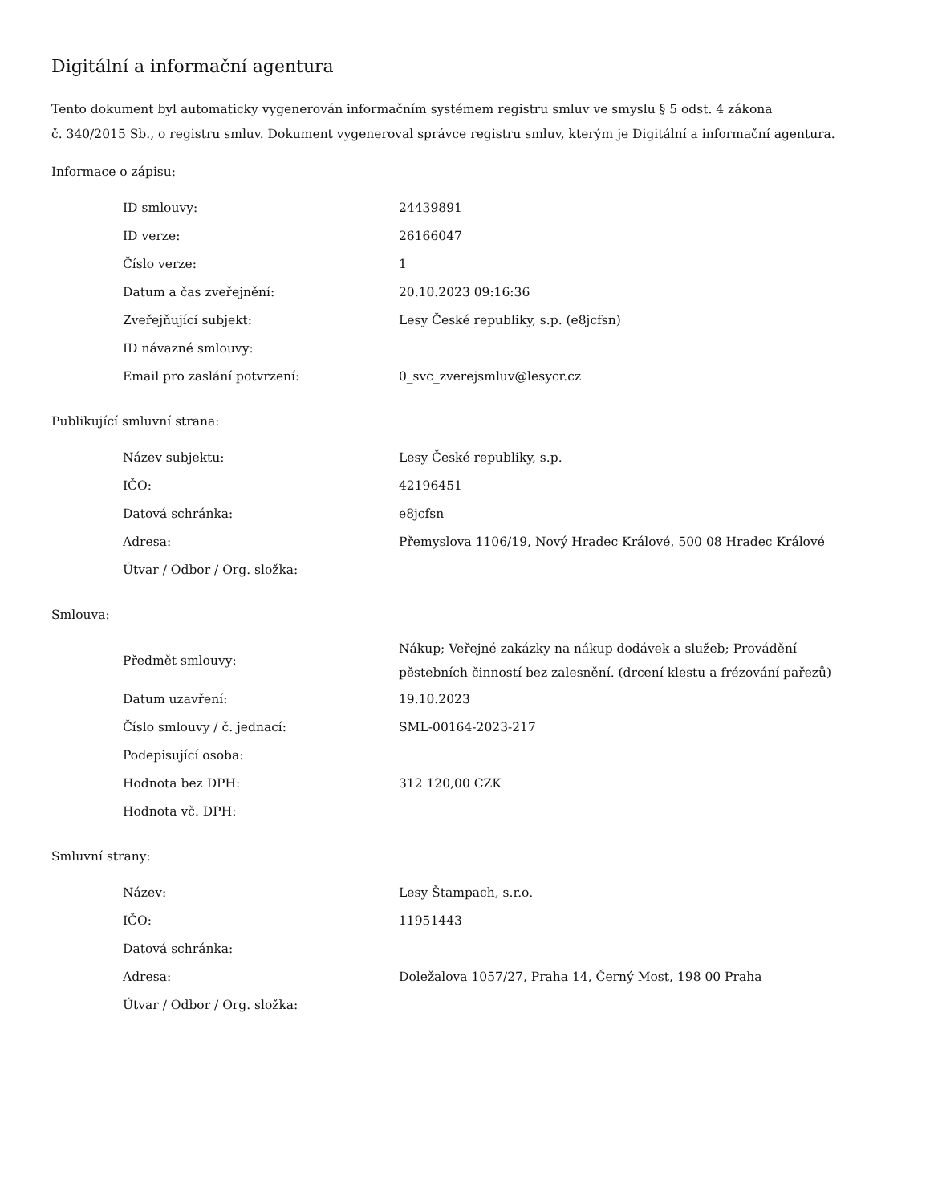Digitální a informační agentura
Tento dokument byl automaticky vygenerován informačním systémem registru smluv ve smyslu § 5 odst. 4 zákona
č. 340/2015 Sb., o registru smluv. Dokument vygeneroval správce registru smluv, kterým je Digitální a informační agentura.
Informace o zápisu:
| ID smlouvy: | 24439891 |
| ID verze: | 26166047 |
| Číslo verze: | 1 |
| Datum a čas zveřejnění: | 20.10.2023 09:16:36 |
| Zveřejňující subjekt: | Lesy České republiky, s.p. (e8jcfsn) |
| ID návazné smlouvy: | |
| Email pro zaslání potvrzení: | 0_svc_zverejsmluv@lesycr.cz |
Publikující smluvní strana:
| Název subjektu: | Lesy České republiky, s.p. |
| IČO: | 42196451 |
| Datová schránka: | e8jcfsn |
| Adresa: | Přemyslova 1106/19, Nový Hradec Králové, 500 08 Hradec Králové |
| Útvar / Odbor / Org. složka: | |
Smlouva:
| Předmět smlouvy: | Nákup; Veřejné zakázky na nákup dodávek a služeb; Provádění pěstebních činností bez zalesnění. (drcení klestu a frézování pařezů) |
| Datum uzavření: | 19.10.2023 |
| Číslo smlouvy / č. jednací: | SML-00164-2023-217 |
| Podepisující osoba: | |
| Hodnota bez DPH: | 312 120,00 CZK |
| Hodnota vč. DPH: | |
Smluvní strany:
| Název: | Lesy Štampach, s.r.o. |
| IČO: | 11951443 |
| Datová schránka: | |
| Adresa: | Doležalova 1057/27, Praha 14, Černý Most, 198 00 Praha |
| Útvar / Odbor / Org. složka: | |